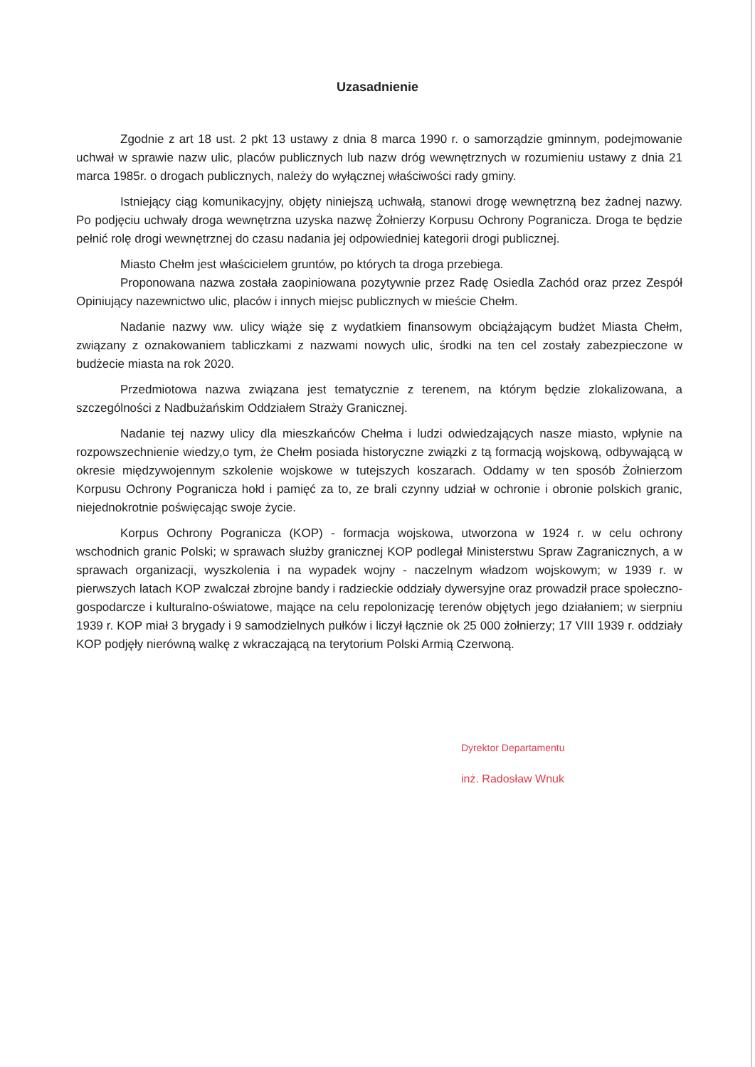Uzasadnienie
Zgodnie z art 18 ust. 2 pkt 13 ustawy z dnia 8 marca 1990 r. o samorządzie gminnym, podejmowanie uchwał w sprawie nazw ulic, placów publicznych lub nazw dróg wewnętrznych w rozumieniu ustawy z dnia 21 marca 1985r. o drogach publicznych, należy do wyłącznej właściwości rady gminy.
Istniejący ciąg komunikacyjny, objęty niniejszą uchwałą, stanowi drogę wewnętrzną bez żadnej nazwy. Po podjęciu uchwały droga wewnętrzna uzyska nazwę Żołnierzy Korpusu Ochrony Pogranicza. Droga te będzie pełnić rolę drogi wewnętrznej do czasu nadania jej odpowiedniej kategorii drogi publicznej.
Miasto Chełm jest właścicielem gruntów, po których ta droga przebiega.
Proponowana nazwa została zaopiniowana pozytywnie przez Radę Osiedla Zachód oraz przez Zespół Opiniujący nazewnictwo ulic, placów i innych miejsc publicznych w mieście Chełm.
Nadanie nazwy ww. ulicy wiąże się z wydatkiem finansowym obciążającym budżet Miasta Chełm, związany z oznakowaniem tabliczkami z nazwami nowych ulic, środki na ten cel zostały zabezpieczone w budżecie miasta na rok 2020.
Przedmiotowa nazwa związana jest tematycznie z terenem, na którym będzie zlokalizowana, a szczególności z Nadbużańskim Oddziałem Straży Granicznej.
Nadanie tej nazwy ulicy dla mieszkańców Chełma i ludzi odwiedzających nasze miasto, wpłynie na rozpowszechnienie wiedzy,o tym, że Chełm posiada historyczne związki z tą formacją wojskową, odbywającą w okresie międzywojennym szkolenie wojskowe w tutejszych koszarach. Oddamy w ten sposób Żołnierzom Korpusu Ochrony Pogranicza hołd i pamięć za to, ze brali czynny udział w ochronie i obronie polskich granic, niejednokrotnie poświęcając swoje życie.
Korpus Ochrony Pogranicza (KOP) - formacja wojskowa, utworzona w 1924 r. w celu ochrony wschodnich granic Polski; w sprawach służby granicznej KOP podlegał Ministerstwu Spraw Zagranicznych, a w sprawach organizacji, wyszkolenia i na wypadek wojny - naczelnym władzom wojskowym; w 1939 r. w pierwszych latach KOP zwalczał zbrojne bandy i radzieckie oddziały dywersyjne oraz prowadził prace społeczno-gospodarcze i kulturalno-oświatowe, mające na celu repolonizację terenów objętych jego działaniem; w sierpniu 1939 r. KOP miał 3 brygady i 9 samodzielnych pułków i liczył łącznie ok 25 000 żołnierzy; 17 VIII 1939 r. oddziały KOP podjęły nierówną walkę z wkraczającą na terytorium Polski Armią Czerwoną.
Dyrektor Departamentu
inż. Radosław Wnuk